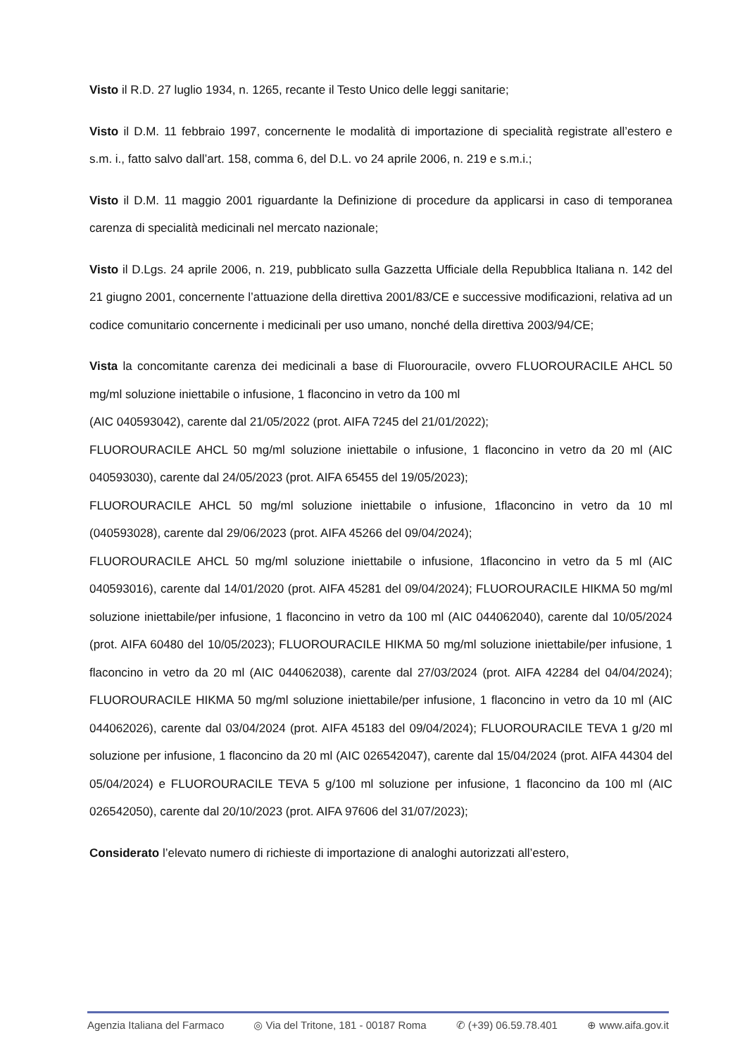Visto il R.D. 27 luglio 1934, n. 1265, recante il Testo Unico delle leggi sanitarie;
Visto il D.M. 11 febbraio 1997, concernente le modalità di importazione di specialità registrate all’estero e s.m. i., fatto salvo dall’art. 158, comma 6, del D.L. vo 24 aprile 2006, n. 219 e s.m.i.;
Visto il D.M. 11 maggio 2001 riguardante la Definizione di procedure da applicarsi in caso di temporanea carenza di specialità medicinali nel mercato nazionale;
Visto il D.Lgs. 24 aprile 2006, n. 219, pubblicato sulla Gazzetta Ufficiale della Repubblica Italiana n. 142 del 21 giugno 2001, concernente l’attuazione della direttiva 2001/83/CE e successive modificazioni, relativa ad un codice comunitario concernente i medicinali per uso umano, nonché della direttiva 2003/94/CE;
Vista la concomitante carenza dei medicinali a base di Fluorouracile, ovvero FLUOROURACILE AHCL 50 mg/ml soluzione iniettabile o infusione, 1 flaconcino in vetro da 100 ml
(AIC 040593042), carente dal 21/05/2022 (prot. AIFA 7245 del 21/01/2022);
FLUOROURACILE AHCL 50 mg/ml soluzione iniettabile o infusione, 1 flaconcino in vetro da 20 ml (AIC 040593030), carente dal 24/05/2023 (prot. AIFA 65455 del 19/05/2023);
FLUOROURACILE AHCL 50 mg/ml soluzione iniettabile o infusione, 1flaconcino in vetro da 10 ml (040593028), carente dal 29/06/2023 (prot. AIFA 45266 del 09/04/2024);
FLUOROURACILE AHCL 50 mg/ml soluzione iniettabile o infusione, 1flaconcino in vetro da 5 ml (AIC 040593016), carente dal 14/01/2020 (prot. AIFA 45281 del 09/04/2024); FLUOROURACILE HIKMA 50 mg/ml soluzione iniettabile/per infusione, 1 flaconcino in vetro da 100 ml (AIC 044062040), carente dal 10/05/2024 (prot. AIFA 60480 del 10/05/2023); FLUOROURACILE HIKMA 50 mg/ml soluzione iniettabile/per infusione, 1 flaconcino in vetro da 20 ml (AIC 044062038), carente dal 27/03/2024 (prot. AIFA 42284 del 04/04/2024); FLUOROURACILE HIKMA 50 mg/ml soluzione iniettabile/per infusione, 1 flaconcino in vetro da 10 ml (AIC 044062026), carente dal 03/04/2024 (prot. AIFA 45183 del 09/04/2024); FLUOROURACILE TEVA 1 g/20 ml soluzione per infusione, 1 flaconcino da 20 ml (AIC 026542047), carente dal 15/04/2024 (prot. AIFA 44304 del 05/04/2024) e FLUOROURACILE TEVA 5 g/100 ml soluzione per infusione, 1 flaconcino da 100 ml (AIC 026542050), carente dal 20/10/2023 (prot. AIFA 97606 del 31/07/2023);
Considerato l’elevato numero di richieste di importazione di analoghi autorizzati all’estero,
Agenzia Italiana del Farmaco ◎ Via del Tritone, 181 - 00187 Roma ✆ (+39) 06.59.78.401 ⊕ www.aifa.gov.it